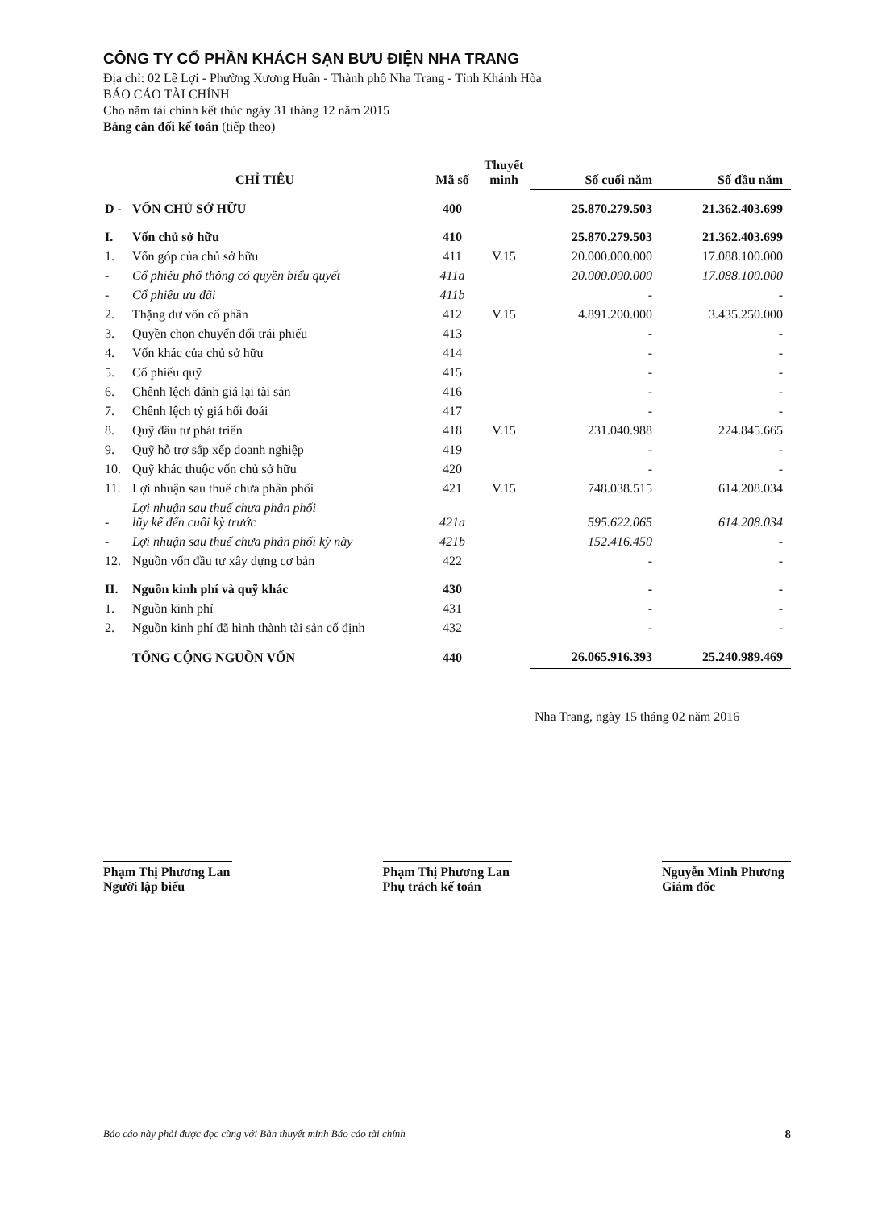CÔNG TY CỔ PHẦN KHÁCH SẠN BƯU ĐIỆN NHA TRANG
Địa chỉ: 02 Lê Lợi - Phường Xương Huân - Thành phố Nha Trang - Tỉnh Khánh Hòa
BÁO CÁO TÀI CHÍNH
Cho năm tài chính kết thúc ngày 31 tháng 12 năm 2015
Bảng cân đối kế toán (tiếp theo)
| CHỈ TIÊU | | Mã số | Thuyết minh | Số cuối năm | Số đầu năm |
| --- | --- | --- | --- | --- | --- |
| D - | VỐN CHỦ SỞ HỮU | 400 | | 25.870.279.503 | 21.362.403.699 |
| I. | Vốn chủ sở hữu | 410 | | 25.870.279.503 | 21.362.403.699 |
| 1. | Vốn góp của chủ sở hữu | 411 | V.15 | 20.000.000.000 | 17.088.100.000 |
| - | Cổ phiếu phổ thông có quyền biểu quyết | 411a | | 20.000.000.000 | 17.088.100.000 |
| - | Cổ phiếu ưu đãi | 411b | | - | - |
| 2. | Thặng dư vốn cổ phần | 412 | V.15 | 4.891.200.000 | 3.435.250.000 |
| 3. | Quyền chọn chuyển đổi trái phiếu | 413 | | - | - |
| 4. | Vốn khác của chủ sở hữu | 414 | | - | - |
| 5. | Cổ phiếu quỹ | 415 | | - | - |
| 6. | Chênh lệch đánh giá lại tài sản | 416 | | - | - |
| 7. | Chênh lệch tỷ giá hối đoái | 417 | | - | - |
| 8. | Quỹ đầu tư phát triển | 418 | V.15 | 231.040.988 | 224.845.665 |
| 9. | Quỹ hỗ trợ sắp xếp doanh nghiệp | 419 | | - | - |
| 10. | Quỹ khác thuộc vốn chủ sở hữu | 420 | | - | - |
| 11. | Lợi nhuận sau thuế chưa phân phối | 421 | V.15 | 748.038.515 | 614.208.034 |
| - | Lợi nhuận sau thuế chưa phân phối lũy kế đến cuối kỳ trước | 421a | | 595.622.065 | 614.208.034 |
| - | Lợi nhuận sau thuế chưa phân phối kỳ này | 421b | | 152.416.450 | - |
| 12. | Nguồn vốn đầu tư xây dựng cơ bản | 422 | | - | - |
| II. | Nguồn kinh phí và quỹ khác | 430 | | - | - |
| 1. | Nguồn kinh phí | 431 | | - | - |
| 2. | Nguồn kinh phí đã hình thành tài sản cố định | 432 | | - | - |
| | TỔNG CỘNG NGUỒN VỐN | 440 | | 26.065.916.393 | 25.240.989.469 |
Nha Trang, ngày 15 tháng 02 năm 2016
Phạm Thị Phương Lan
Người lập biểu
Phạm Thị Phương Lan
Phụ trách kế toán
Nguyễn Minh Phương
Giám đốc
Báo cáo này phải được đọc cùng với Bản thuyết minh Báo cáo tài chính 8